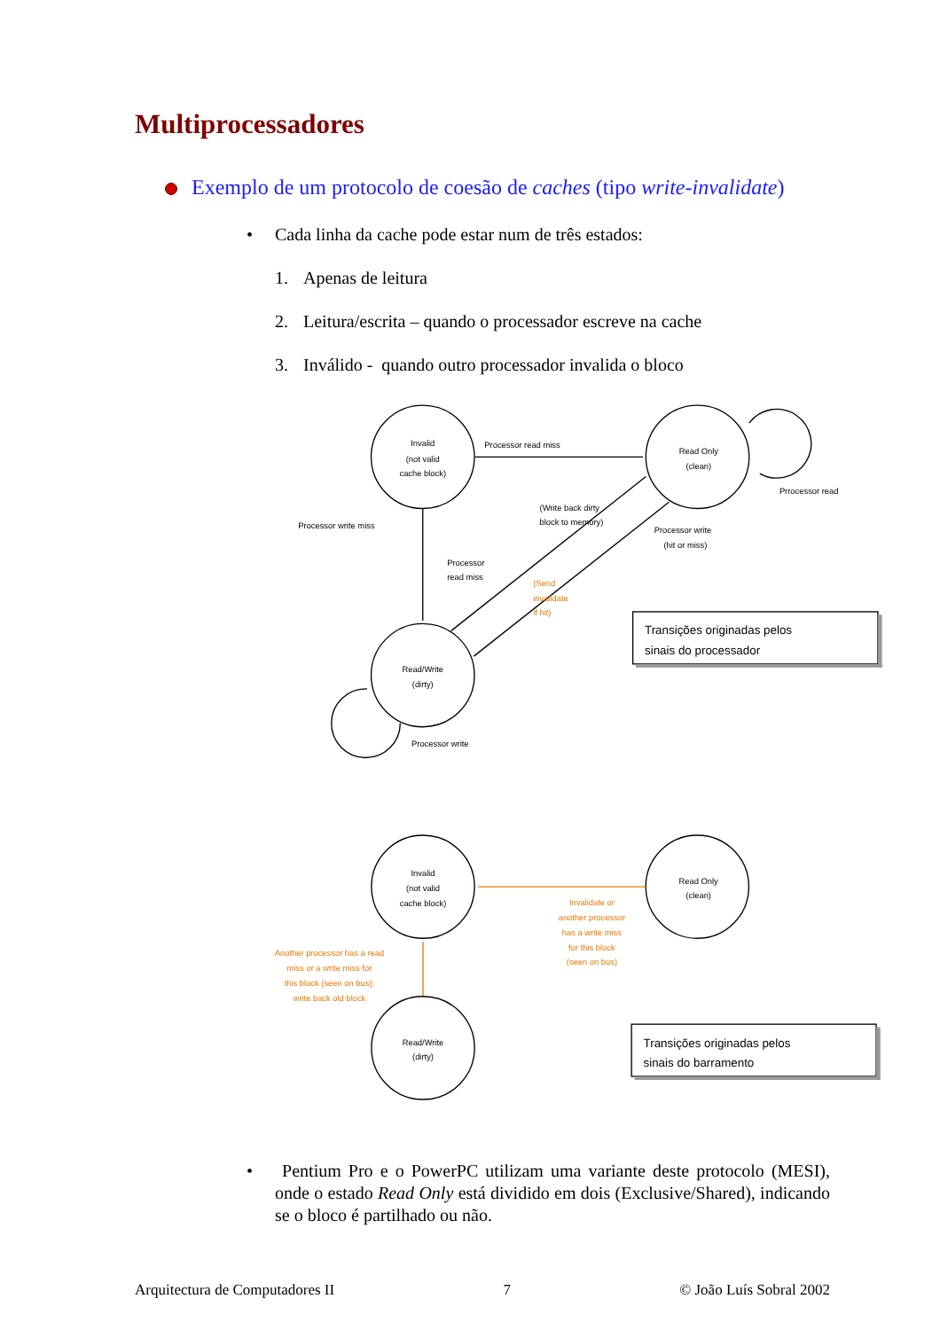Multiprocessadores
Exemplo de um protocolo de coesão de caches (tipo write-invalidate)
• Cada linha da cache pode estar num de três estados:
1. Apenas de leitura
2. Leitura/escrita – quando o processador escreve na cache
3. Inválido - quando outro processador invalida o bloco
Invalid
(not valid
cache block)
Read Only
(clean)
Read/Write
(dirty)
Processor read miss
Prrocessor read
Processor write miss
(Write back dirty
block to memory)
Processor write
(hit or miss)
Processor
read miss
(Send
invalidate
if hit)
Processor write
Transições originadas pelos
sinais do processador
Invalid
(not valid
cache block)
Read Only
(clean)
Read/Write
(dirty)
Invalidate or
another processor
has a write miss
for this block
(seen on bus)
Another processor has a read
miss or a write miss for
this block (seen on bus);
write back old block
Transições originadas pelos
sinais do barramento
• Pentium Pro e o PowerPC utilizam uma variante deste protocolo (MESI), onde o estado Read Only está dividido em dois (Exclusive/Shared), indicando se o bloco é partilhado ou não.
Arquitectura de Computadores II 7 © João Luís Sobral 2002